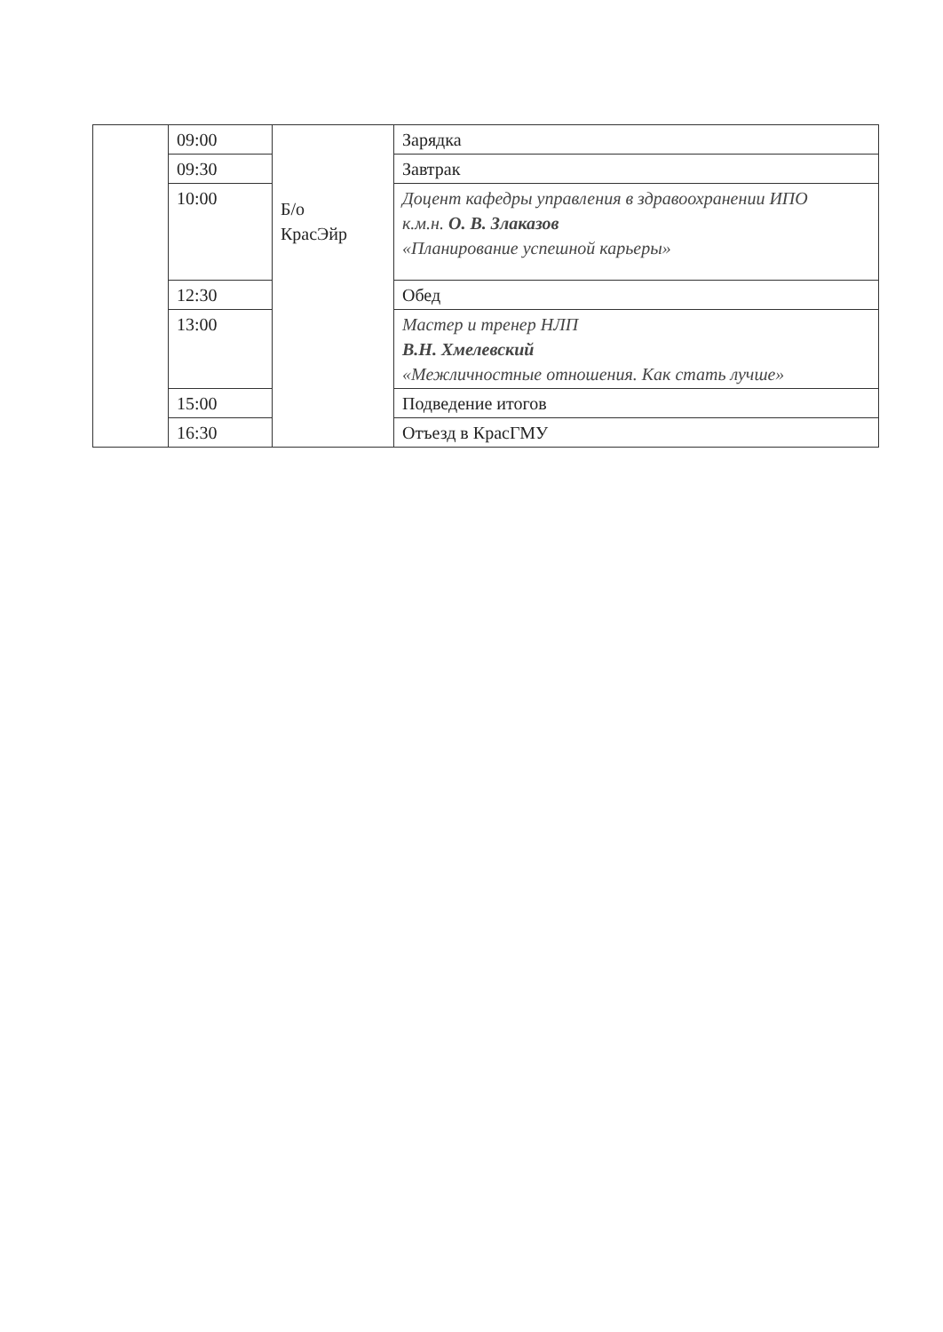| | 09:00 | Б/о КрасЭйр | Зарядка |
| | 09:30 | | Завтрак |
| | 10:00 | | Доцент кафедры управления в здравоохранении ИПО к.м.н. О. В. Злаказов «Планирование успешной карьеры» |
| | 12:30 | | Обед |
| | 13:00 | | Мастер и тренер НЛП В.Н. Хмелевский «Межличностные отношения. Как стать лучше» |
| | 15:00 | | Подведение итогов |
| | 16:30 | | Отъезд в КрасГМУ |